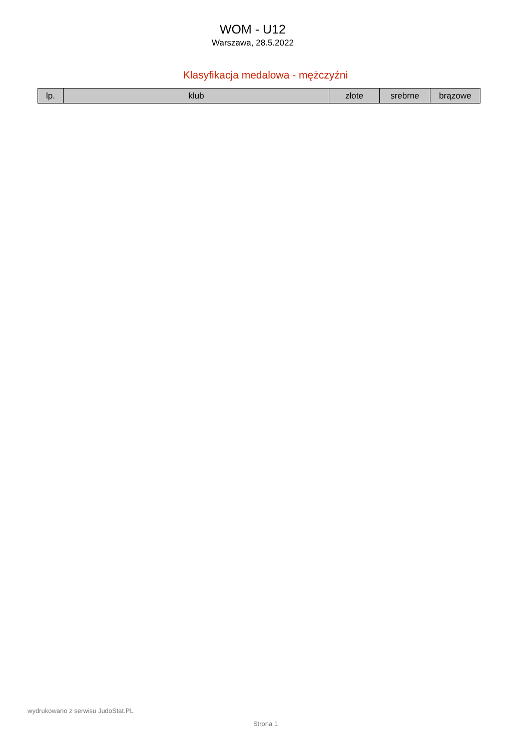WOM - U12
Warszawa, 28.5.2022
Klasyfikacja medalowa - mężczyźni
| lp. | klub | złote | srebrne | brązowe |
| --- | --- | --- | --- | --- |
wydrukowano z serwisu JudoStat.PL
Strona 1